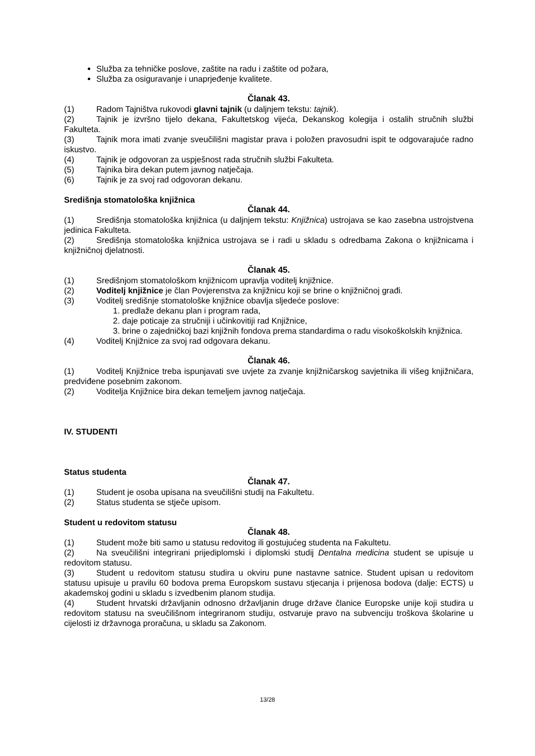Služba za tehničke poslove, zaštite na radu i zaštite od požara,
Služba za osiguravanje i unaprjeđenje kvalitete.
Članak 43.
(1) Radom Tajništva rukovodi glavni tajnik (u daljnjem tekstu: tajnik).
(2) Tajnik je izvršno tijelo dekana, Fakultetskog vijeća, Dekanskog kolegija i ostalih stručnih službi Fakulteta.
(3) Tajnik mora imati zvanje sveučilišni magistar prava i položen pravosudni ispit te odgovarajuće radno iskustvo.
(4) Tajnik je odgovoran za uspješnost rada stručnih službi Fakulteta.
(5) Tajnika bira dekan putem javnog natječaja.
(6) Tajnik je za svoj rad odgovoran dekanu.
Središnja stomatološka knjižnica
Članak 44.
(1) Središnja stomatološka knjižnica (u daljnjem tekstu: Knjižnica) ustrojava se kao zasebna ustrojstvena jedinica Fakulteta.
(2) Središnja stomatološka knjižnica ustrojava se i radi u skladu s odredbama Zakona o knjižnicama i knjižničnoj djelatnosti.
Članak 45.
(1) Središnjom stomatološkom knjižnicom upravlja voditelj knjižnice.
(2) Voditelj knjižnice je član Povjerenstva za knjižnicu koji se brine o knjižničnoj građi.
(3) Voditelj središnje stomatološke knjižnice obavlja sljedeće poslove:
1. predlaže dekanu plan i program rada,
2. daje poticaje za stručniji i učinkovitiji rad Knjižnice,
3. brine o zajedničkoj bazi knjižnih fondova prema standardima o radu visokoškolskih knjižnica.
(4) Voditelj Knjižnice za svoj rad odgovara dekanu.
Članak 46.
(1) Voditelj Knjižnice treba ispunjavati sve uvjete za zvanje knjižničarskog savjetnika ili višeg knjižničara, predviđene posebnim zakonom.
(2) Voditelja Knjižnice bira dekan temeljem javnog natječaja.
IV. STUDENTI
Status studenta
Članak 47.
(1) Student je osoba upisana na sveučilišni studij na Fakultetu.
(2) Status studenta se stječe upisom.
Student u redovitom statusu
Članak 48.
(1) Student može biti samo u statusu redovitog ili gostujućeg studenta na Fakultetu.
(2) Na sveučilišni integrirani prijediplomski i diplomski studij Dentalna medicina student se upisuje u redovitom statusu.
(3) Student u redovitom statusu studira u okviru pune nastavne satnice. Student upisan u redovitom statusu upisuje u pravilu 60 bodova prema Europskom sustavu stjecanja i prijenosa bodova (dalje: ECTS) u akademskoj godini u skladu s izvedbenim planom studija.
(4) Student hrvatski državljanin odnosno državljanin druge države članice Europske unije koji studira u redovitom statusu na sveučilišnom integriranom studiju, ostvaruje pravo na subvenciju troškova školarine u cijelosti iz državnoga proračuna, u skladu sa Zakonom.
13/28